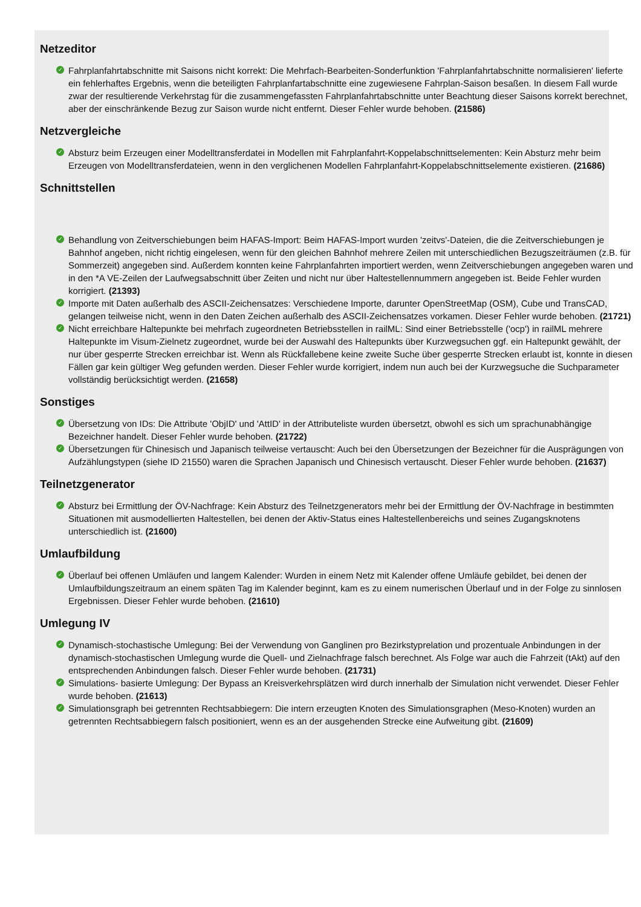Netzeditor
✓ Fahrplanfahrtabschnitte mit Saisons nicht korrekt: Die Mehrfach-Bearbeiten-Sonderfunktion 'Fahrplanfahrtabschnitte normalisieren' lieferte ein fehlerhaftes Ergebnis, wenn die beteiligten Fahrplanfartabschnitte eine zugewiesene Fahrplan-Saison besaßen. In diesem Fall wurde zwar der resultierende Verkehrstag für die zusammengefassten Fahrplanfahrtabschnitte unter Beachtung dieser Saisons korrekt berechnet, aber der einschränkende Bezug zur Saison wurde nicht entfernt. Dieser Fehler wurde behoben. (21586)
Netzvergleiche
✓ Absturz beim Erzeugen einer Modelltransferdatei in Modellen mit Fahrplanfahrt-Koppelabschnittselementen: Kein Absturz mehr beim Erzeugen von Modelltransferdateien, wenn in den verglichenen Modellen Fahrplanfahrt-Koppelabschnittselemente existieren. (21686)
Schnittstellen
✓ Behandlung von Zeitverschiebungen beim HAFAS-Import: Beim HAFAS-Import wurden 'zeitvs'-Dateien, die die Zeitverschiebungen je Bahnhof angeben, nicht richtig eingelesen, wenn für den gleichen Bahnhof mehrere Zeilen mit unterschiedlichen Bezugszeiträumen (z.B. für Sommerzeit) angegeben sind. Außerdem konnten keine Fahrplanfahrten importiert werden, wenn Zeitverschiebungen angegeben waren und in den *A VE-Zeilen der Laufwegsabschnitt über Zeiten und nicht nur über Haltestellennummern angegeben ist. Beide Fehler wurden korrigiert. (21393)
✓ Importe mit Daten außerhalb des ASCII-Zeichensatzes: Verschiedene Importe, darunter OpenStreetMap (OSM), Cube und TransCAD, gelangen teilweise nicht, wenn in den Daten Zeichen außerhalb des ASCII-Zeichensatzes vorkamen. Dieser Fehler wurde behoben. (21721)
✓ Nicht erreichbare Haltepunkte bei mehrfach zugeordneten Betriebsstellen in railML: Sind einer Betriebsstelle ('ocp') in railML mehrere Haltepunkte im Visum-Zielnetz zugeordnet, wurde bei der Auswahl des Haltepunkts über Kurzwegsuchen ggf. ein Haltepunkt gewählt, der nur über gesperrte Strecken erreichbar ist. Wenn als Rückfallebene keine zweite Suche über gesperrte Strecken erlaubt ist, konnte in diesen Fällen gar kein gültiger Weg gefunden werden. Dieser Fehler wurde korrigiert, indem nun auch bei der Kurzwegsuche die Suchparameter vollständig berücksichtigt werden. (21658)
Sonstiges
✓ Übersetzung von IDs: Die Attribute 'ObjID' und 'AttID' in der Attributeliste wurden übersetzt, obwohl es sich um sprachunabhängige Bezeichner handelt. Dieser Fehler wurde behoben. (21722)
✓ Übersetzungen für Chinesisch und Japanisch teilweise vertauscht: Auch bei den Übersetzungen der Bezeichner für die Ausprägungen von Aufzählungstypen (siehe ID 21550) waren die Sprachen Japanisch und Chinesisch vertauscht. Dieser Fehler wurde behoben. (21637)
Teilnetzgenerator
✓ Absturz bei Ermittlung der ÖV-Nachfrage: Kein Absturz des Teilnetzgenerators mehr bei der Ermittlung der ÖV-Nachfrage in bestimmten Situationen mit ausmodellierten Haltestellen, bei denen der Aktiv-Status eines Haltestellenbereichs und seines Zugangsknotens unterschiedlich ist. (21600)
Umlaufbildung
✓ Überlauf bei offenen Umläufen und langem Kalender: Wurden in einem Netz mit Kalender offene Umläufe gebildet, bei denen der Umlaufbildungszeitraum an einem späten Tag im Kalender beginnt, kam es zu einem numerischen Überlauf und in der Folge zu sinnlosen Ergebnissen. Dieser Fehler wurde behoben. (21610)
Umlegung IV
✓ Dynamisch-stochastische Umlegung: Bei der Verwendung von Ganglinen pro Bezirkstyprelation und prozentuale Anbindungen in der dynamisch-stochastischen Umlegung wurde die Quell- und Zielnachfrage falsch berechnet. Als Folge war auch die Fahrzeit (tAkt) auf den entsprechenden Anbindungen falsch. Dieser Fehler wurde behoben. (21731)
✓ Simulations- basierte Umlegung: Der Bypass an Kreisverkehrsplätzen wird durch innerhalb der Simulation nicht verwendet. Dieser Fehler wurde behoben. (21613)
✓ Simulationsgraph bei getrennten Rechtsabbiegern: Die intern erzeugten Knoten des Simulationsgraphen (Meso-Knoten) wurden an getrennten Rechtsabbiegern falsch positioniert, wenn es an der ausgehenden Strecke eine Aufweitung gibt. (21609)